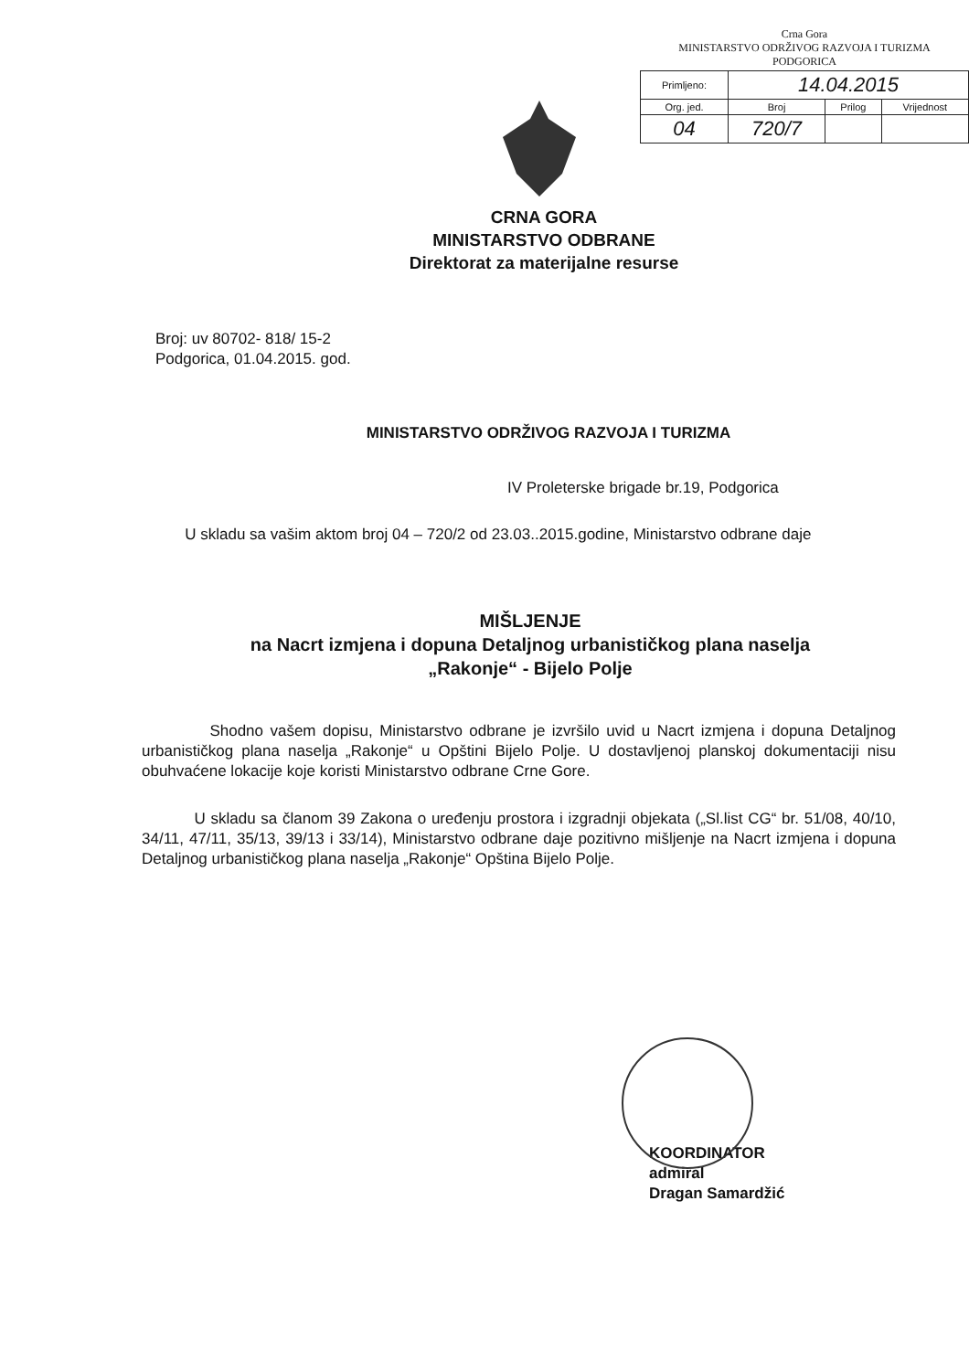Crna Gora
MINISTARSTVO ODRŽIVOG RAZVOJA I TURIZMA
PODGORICA
| Primljeno: | 14.04.2015 | | |
| Org. jed. | Broj | Prilog | Vrijednost |
| 04 | 720/7 | | |
CRNA GORA
MINISTARSTVO ODBRANE
Direktorat za materijalne resurse
Broj: uv 80702- 818/ 15-2
Podgorica, 01.04.2015. god.
MINISTARSTVO ODRŽIVOG RAZVOJA I TURIZMA
IV Proleterske brigade br.19, Podgorica
U skladu sa vašim aktom broj 04 – 720/2 od 23.03..2015.godine, Ministarstvo odbrane daje
MIŠLJENJE
na Nacrt izmjena i dopuna Detaljnog urbanističkog plana naselja
„Rakonje“ - Bijelo Polje
Shodno vašem dopisu, Ministarstvo odbrane je izvršilo uvid u Nacrt izmjena i dopuna Detaljnog urbanističkog plana naselja „Rakonje“ u Opštini Bijelo Polje. U dostavljenoj planskoj dokumentaciji nisu obuhvaćene lokacije koje koristi Ministarstvo odbrane Crne Gore.
U skladu sa članom 39 Zakona o uređenju prostora i izgradnji objekata („Sl.list CG“ br. 51/08, 40/10, 34/11, 47/11, 35/13, 39/13 i 33/14), Ministarstvo odbrane daje pozitivno mišljenje na Nacrt izmjena i dopuna Detaljnog urbanističkog plana naselja „Rakonje“ Opština Bijelo Polje.
KOORDINATOR
admiral
Dragan Samardžić